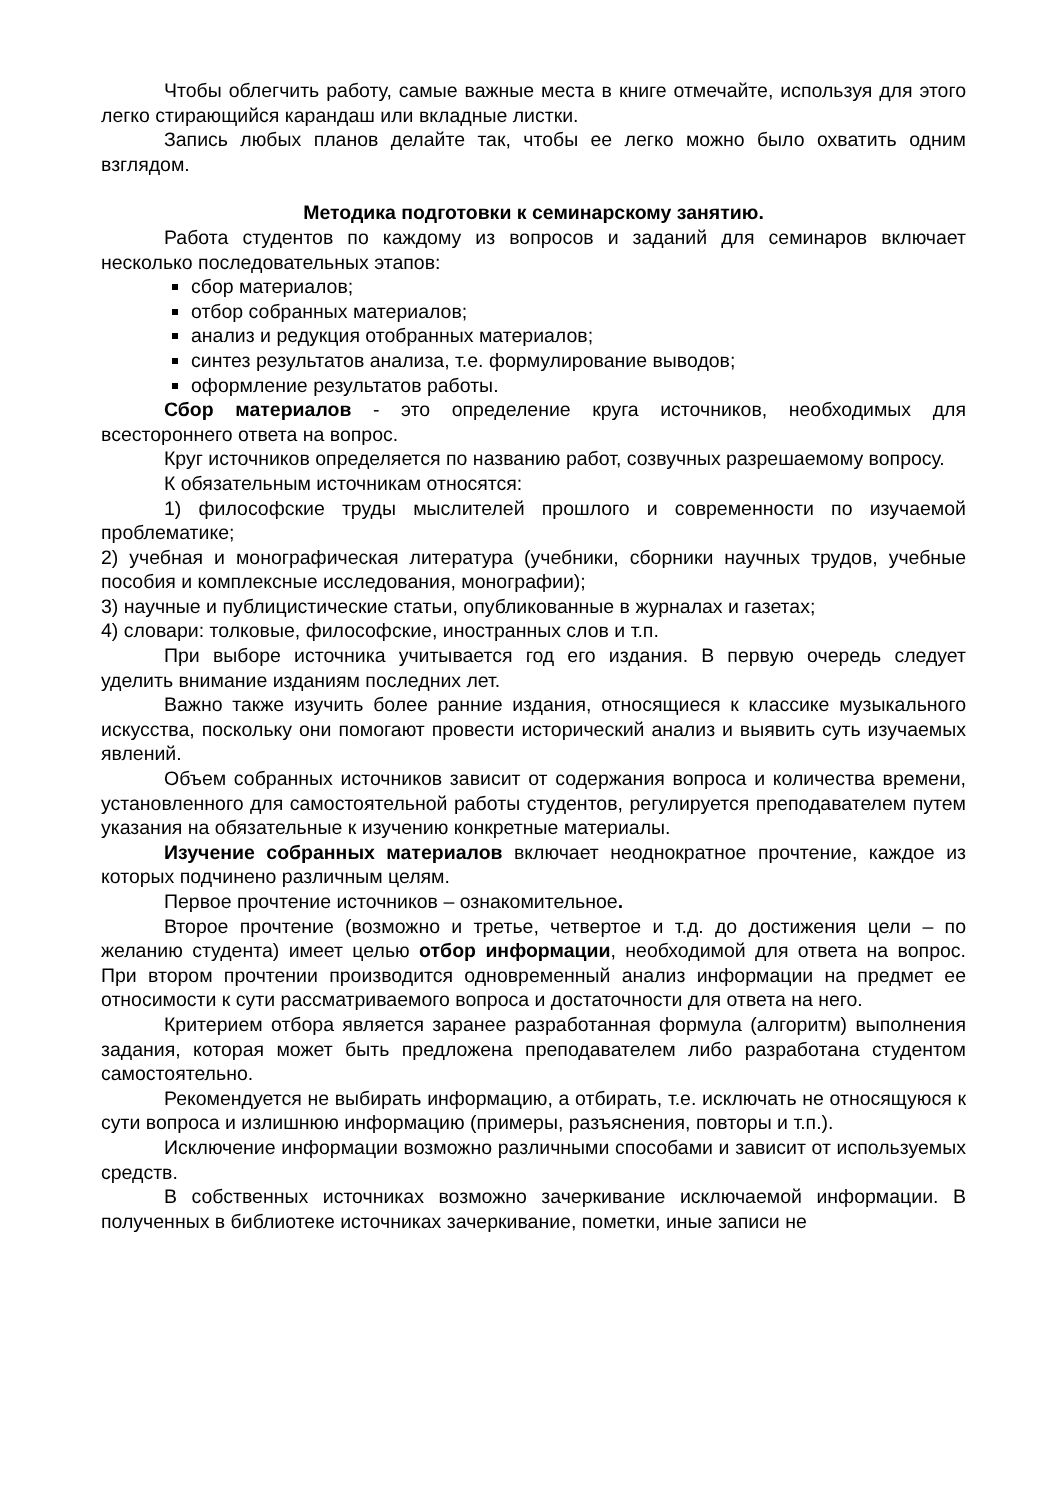Чтобы облегчить работу, самые важные места в книге отмечайте, используя для этого легко стирающийся карандаш или вкладные листки.
Запись любых планов делайте так, чтобы ее легко можно было охватить одним взглядом.
Методика подготовки к семинарскому занятию.
Работа студентов по каждому из вопросов и заданий для семинаров включает несколько последовательных этапов:
сбор материалов;
отбор собранных материалов;
анализ и редукция отобранных материалов;
синтез результатов анализа, т.е. формулирование выводов;
оформление результатов работы.
Сбор материалов - это определение круга источников, необходимых для всестороннего ответа на вопрос.
Круг источников определяется по названию работ, созвучных разрешаемому вопросу.
К обязательным источникам относятся:
1) философские труды мыслителей прошлого и современности по изучаемой проблематике;
2) учебная и монографическая литература (учебники, сборники научных трудов, учебные пособия и комплексные исследования, монографии);
3) научные и публицистические статьи, опубликованные в журналах и газетах;
4) словари: толковые, философские, иностранных слов и т.п.
При выборе источника учитывается год его издания. В первую очередь следует уделить внимание изданиям последних лет.
Важно также изучить более ранние издания, относящиеся к классике музыкального искусства, поскольку они помогают провести исторический анализ и выявить суть изучаемых явлений.
Объем собранных источников зависит от содержания вопроса и количества времени, установленного для самостоятельной работы студентов, регулируется преподавателем путем указания на обязательные к изучению конкретные материалы.
Изучение собранных материалов включает неоднократное прочтение, каждое из которых подчинено различным целям.
Первое прочтение источников – ознакомительное.
Второе прочтение (возможно и третье, четвертое и т.д. до достижения цели – по желанию студента) имеет целью отбор информации, необходимой для ответа на вопрос. При втором прочтении производится одновременный анализ информации на предмет ее относимости к сути рассматриваемого вопроса и достаточности для ответа на него.
Критерием отбора является заранее разработанная формула (алгоритм) выполнения задания, которая может быть предложена преподавателем либо разработана студентом самостоятельно.
Рекомендуется не выбирать информацию, а отбирать, т.е. исключать не относящуюся к сути вопроса и излишнюю информацию (примеры, разъяснения, повторы и т.п.).
Исключение информации возможно различными способами и зависит от используемых средств.
В собственных источниках возможно зачеркивание исключаемой информации. В полученных в библиотеке источниках зачеркивание, пометки, иные записи не